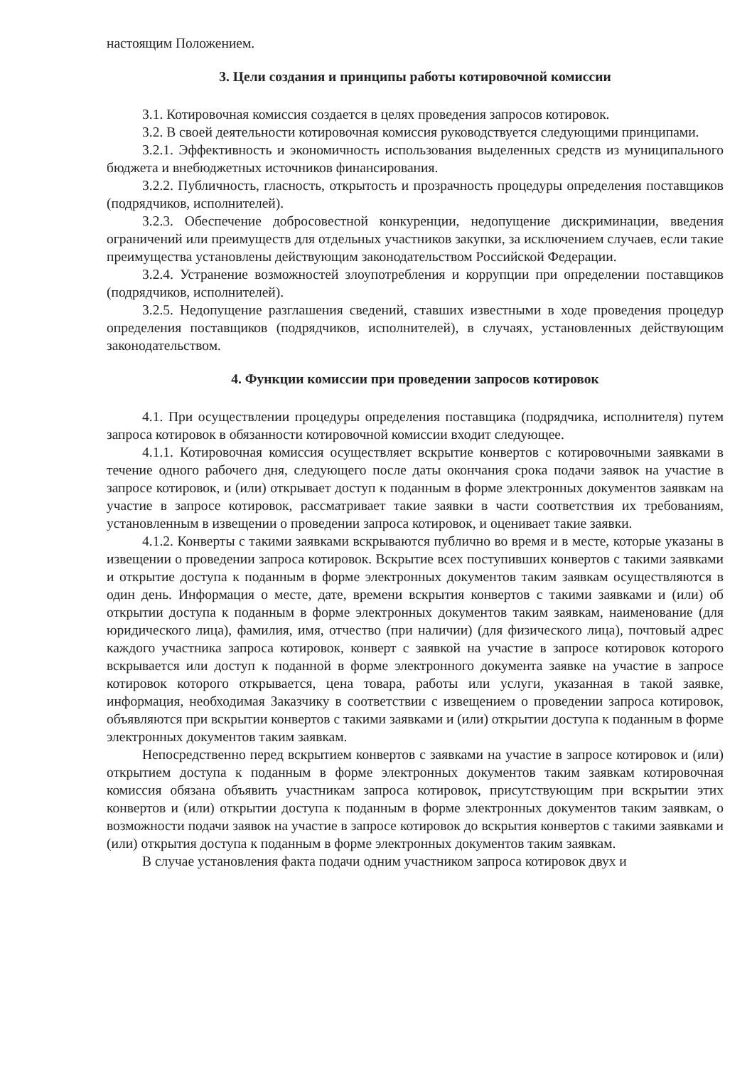настоящим Положением.
3. Цели создания и принципы работы котировочной комиссии
3.1. Котировочная комиссия создается в целях проведения запросов котировок.
3.2. В своей деятельности котировочная комиссия руководствуется следующими принципами.
3.2.1. Эффективность и экономичность использования выделенных средств из муниципального бюджета и внебюджетных источников финансирования.
3.2.2. Публичность, гласность, открытость и прозрачность процедуры определения поставщиков (подрядчиков, исполнителей).
3.2.3. Обеспечение добросовестной конкуренции, недопущение дискриминации, введения ограничений или преимуществ для отдельных участников закупки, за исключением случаев, если такие преимущества установлены действующим законодательством Российской Федерации.
3.2.4. Устранение возможностей злоупотребления и коррупции при определении поставщиков (подрядчиков, исполнителей).
3.2.5. Недопущение разглашения сведений, ставших известными в ходе проведения процедур определения поставщиков (подрядчиков, исполнителей), в случаях, установленных действующим законодательством.
4. Функции комиссии при проведении запросов котировок
4.1. При осуществлении процедуры определения поставщика (подрядчика, исполнителя) путем запроса котировок в обязанности котировочной комиссии входит следующее.
4.1.1. Котировочная комиссия осуществляет вскрытие конвертов с котировочными заявками в течение одного рабочего дня, следующего после даты окончания срока подачи заявок на участие в запросе котировок, и (или) открывает доступ к поданным в форме электронных документов заявкам на участие в запросе котировок, рассматривает такие заявки в части соответствия их требованиям, установленным в извещении о проведении запроса котировок, и оценивает такие заявки.
4.1.2. Конверты с такими заявками вскрываются публично во время и в месте, которые указаны в извещении о проведении запроса котировок. Вскрытие всех поступивших конвертов с такими заявками и открытие доступа к поданным в форме электронных документов таким заявкам осуществляются в один день. Информация о месте, дате, времени вскрытия конвертов с такими заявками и (или) об открытии доступа к поданным в форме электронных документов таким заявкам, наименование (для юридического лица), фамилия, имя, отчество (при наличии) (для физического лица), почтовый адрес каждого участника запроса котировок, конверт с заявкой на участие в запросе котировок которого вскрывается или доступ к поданной в форме электронного документа заявке на участие в запросе котировок которого открывается, цена товара, работы или услуги, указанная в такой заявке, информация, необходимая Заказчику в соответствии с извещением о проведении запроса котировок, объявляются при вскрытии конвертов с такими заявками и (или) открытии доступа к поданным в форме электронных документов таким заявкам.
Непосредственно перед вскрытием конвертов с заявками на участие в запросе котировок и (или) открытием доступа к поданным в форме электронных документов таким заявкам котировочная комиссия обязана объявить участникам запроса котировок, присутствующим при вскрытии этих конвертов и (или) открытии доступа к поданным в форме электронных документов таким заявкам, о возможности подачи заявок на участие в запросе котировок до вскрытия конвертов с такими заявками и (или) открытия доступа к поданным в форме электронных документов таким заявкам.
В случае установления факта подачи одним участником запроса котировок двух и